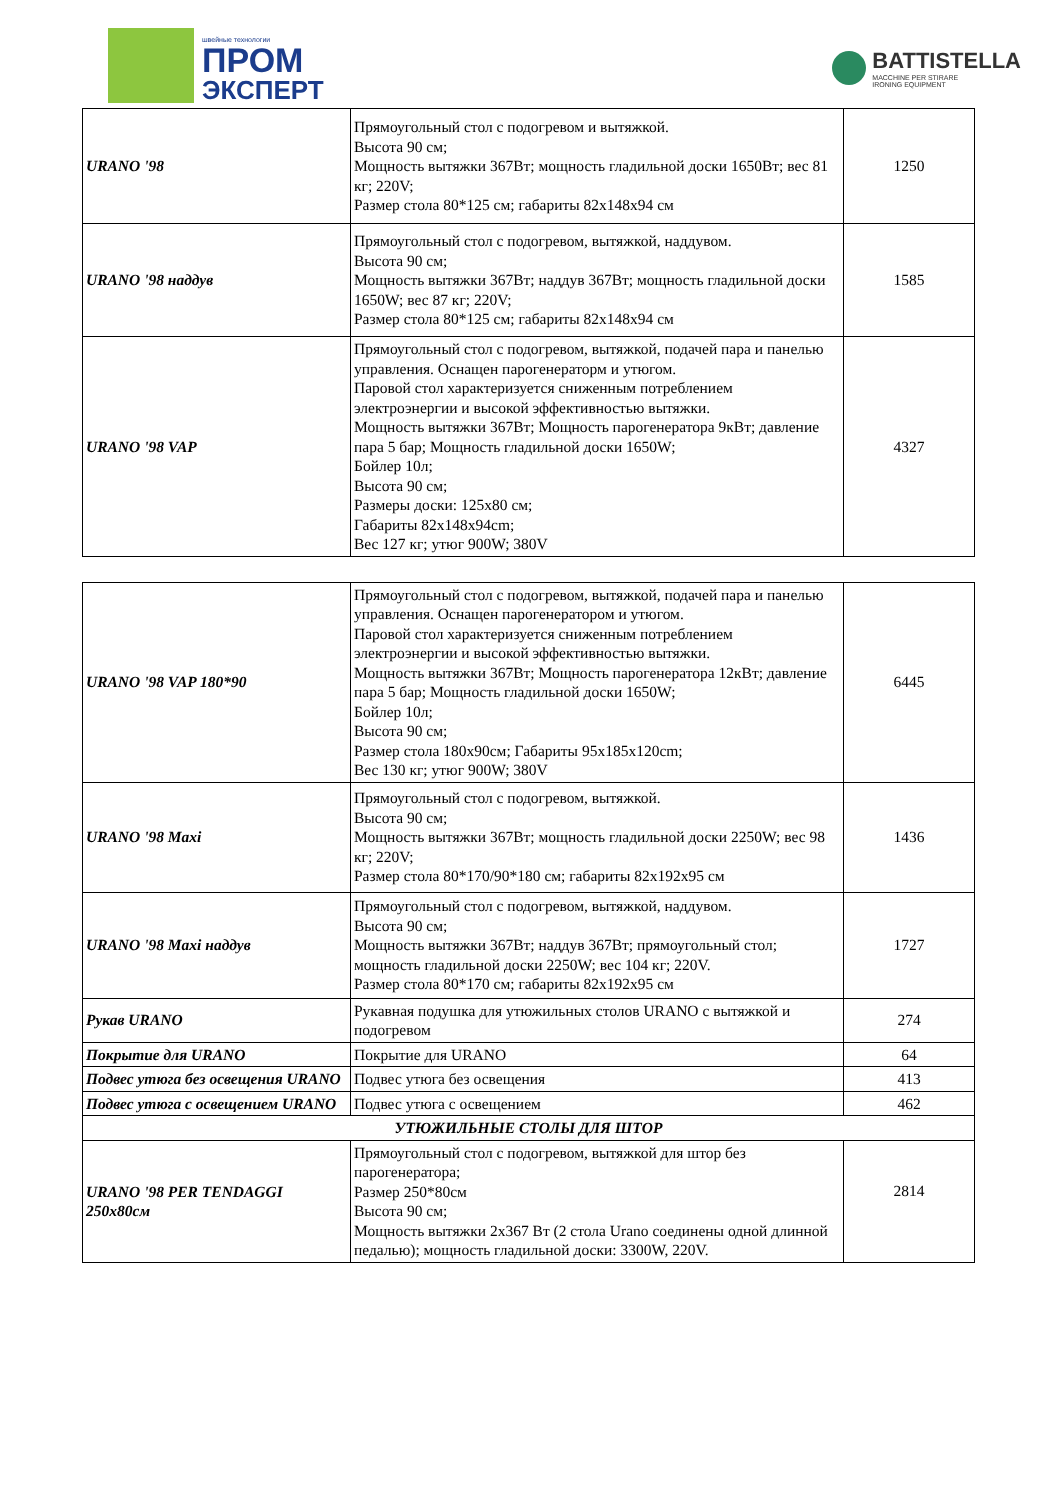швейные технологии
ПРОМ
ЭКСПЕРТ
BATTISTELLA
MACCHINE PER STIRARE
IRONING EQUIPMENT
| URANO '98 | Прямоугольный стол с подогревом и вытяжкой. Высота 90 см; Мощность вытяжки 367Вт; мощность гладильной доски 1650Вт; вес 81 кг; 220V; Размер стола 80*125 см; габариты 82x148x94 см | 1250 |
| URANO '98 наддув | Прямоугольный стол с подогревом, вытяжкой, наддувом. Высота 90 см; Мощность вытяжки 367Вт; наддув 367Вт; мощность гладильной доски 1650W; вес 87 кг; 220V; Размер стола 80*125 см; габариты 82x148x94 см | 1585 |
| URANO '98 VAP | Прямоугольный стол с подогревом, вытяжкой, подачей пара и панелью управления. Оснащен парогенераторм и утюгом. Паровой стол характеризуется сниженным потреблением электроэнергии и высокой эффективностью вытяжки. Мощность вытяжки 367Вт; Мощность парогенератора 9кВт; давление пара 5 бар; Мощность гладильной доски 1650W; Бойлер 10л; Высота 90 см; Размеры доски: 125x80 см; Габариты 82x148x94cm; Вес 127 кг; утюг 900W; 380V | 4327 |
| URANO '98 VAP 180*90 | Прямоугольный стол с подогревом, вытяжкой, подачей пара и панелью управления. Оснащен парогенератором и утюгом. Паровой стол характеризуется сниженным потреблением электроэнергии и высокой эффективностью вытяжки. Мощность вытяжки 367Вт; Мощность парогенератора 12кВт; давление пара 5 бар; Мощность гладильной доски 1650W; Бойлер 10л; Высота 90 см; Размер стола 180x90см; Габариты 95x185x120cm; Вес 130 кг; утюг 900W; 380V | 6445 |
| URANO '98 Maxi | Прямоугольный стол с подогревом, вытяжкой. Высота 90 см; Мощность вытяжки 367Вт; мощность гладильной доски 2250W; вес 98 кг; 220V; Размер стола 80*170/90*180 см; габариты 82x192x95 см | 1436 |
| URANO '98 Maxi наддув | Прямоугольный стол с подогревом, вытяжкой, наддувом. Высота 90 см; Мощность вытяжки 367Вт; наддув 367Вт; прямоугольный стол; мощность гладильной доски 2250W; вес 104 кг; 220V. Размер стола 80*170 см; габариты 82x192x95 см | 1727 |
| Рукав URANO | Рукавная подушка для утюжильных столов URANO с вытяжкой и подогревом | 274 |
| Покрытие для URANO | Покрытие для URANO | 64 |
| Подвес утюга без освещения URANO | Подвес утюга без освещения | 413 |
| Подвес утюга с освещением URANO | Подвес утюга с освещением | 462 |
| УТЮЖИЛЬНЫЕ СТОЛЫ ДЛЯ ШТОР | | |
| URANO '98 PER TENDAGGI 250x80см | Прямоугольный стол с подогревом, вытяжкой для штор без парогенератора; Размер 250*80см Высота 90 см; Мощность вытяжки 2x367 Вт (2 стола Urano соединены одной длинной педалью); мощность гладильной доски: 3300W, 220V. | 2814 |